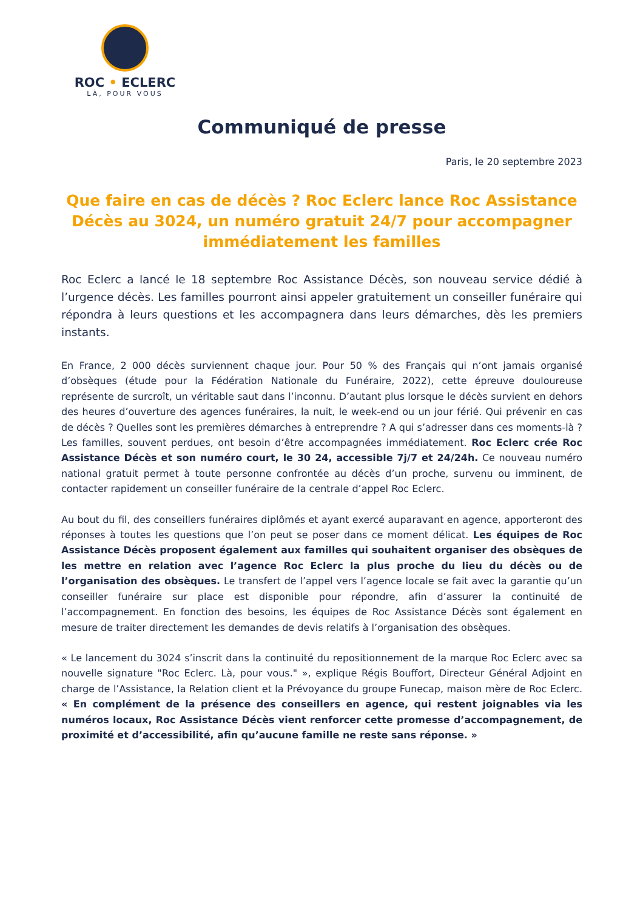ROC • ECLERC
LÀ, POUR VOUS
Communiqué de presse
Paris, le 20 septembre 2023
Que faire en cas de décès ? Roc Eclerc lance Roc Assistance Décès au 3024, un numéro gratuit 24/7 pour accompagner immédiatement les familles
Roc Eclerc a lancé le 18 septembre Roc Assistance Décès, son nouveau service dédié à l’urgence décès. Les familles pourront ainsi appeler gratuitement un conseiller funéraire qui répondra à leurs questions et les accompagnera dans leurs démarches, dès les premiers instants.
En France, 2 000 décès surviennent chaque jour. Pour 50 % des Français qui n’ont jamais organisé d’obsèques (étude pour la Fédération Nationale du Funéraire, 2022), cette épreuve douloureuse représente de surcroît, un véritable saut dans l’inconnu. D’autant plus lorsque le décès survient en dehors des heures d’ouverture des agences funéraires, la nuit, le week-end ou un jour férié. Qui prévenir en cas de décès ? Quelles sont les premières démarches à entreprendre ? A qui s’adresser dans ces moments-là ? Les familles, souvent perdues, ont besoin d’être accompagnées immédiatement. Roc Eclerc crée Roc Assistance Décès et son numéro court, le 30 24, accessible 7j/7 et 24/24h. Ce nouveau numéro national gratuit permet à toute personne confrontée au décès d’un proche, survenu ou imminent, de contacter rapidement un conseiller funéraire de la centrale d’appel Roc Eclerc.
Au bout du fil, des conseillers funéraires diplômés et ayant exercé auparavant en agence, apporteront des réponses à toutes les questions que l’on peut se poser dans ce moment délicat. Les équipes de Roc Assistance Décès proposent également aux familles qui souhaitent organiser des obsèques de les mettre en relation avec l’agence Roc Eclerc la plus proche du lieu du décès ou de l’organisation des obsèques. Le transfert de l’appel vers l’agence locale se fait avec la garantie qu’un conseiller funéraire sur place est disponible pour répondre, afin d’assurer la continuité de l’accompagnement. En fonction des besoins, les équipes de Roc Assistance Décès sont également en mesure de traiter directement les demandes de devis relatifs à l’organisation des obsèques.
« Le lancement du 3024 s’inscrit dans la continuité du repositionnement de la marque Roc Eclerc avec sa nouvelle signature "Roc Eclerc. Là, pour vous." », explique Régis Bouffort, Directeur Général Adjoint en charge de l’Assistance, la Relation client et la Prévoyance du groupe Funecap, maison mère de Roc Eclerc. « En complément de la présence des conseillers en agence, qui restent joignables via les numéros locaux, Roc Assistance Décès vient renforcer cette promesse d’accompagnement, de proximité et d’accessibilité, afin qu’aucune famille ne reste sans réponse. »